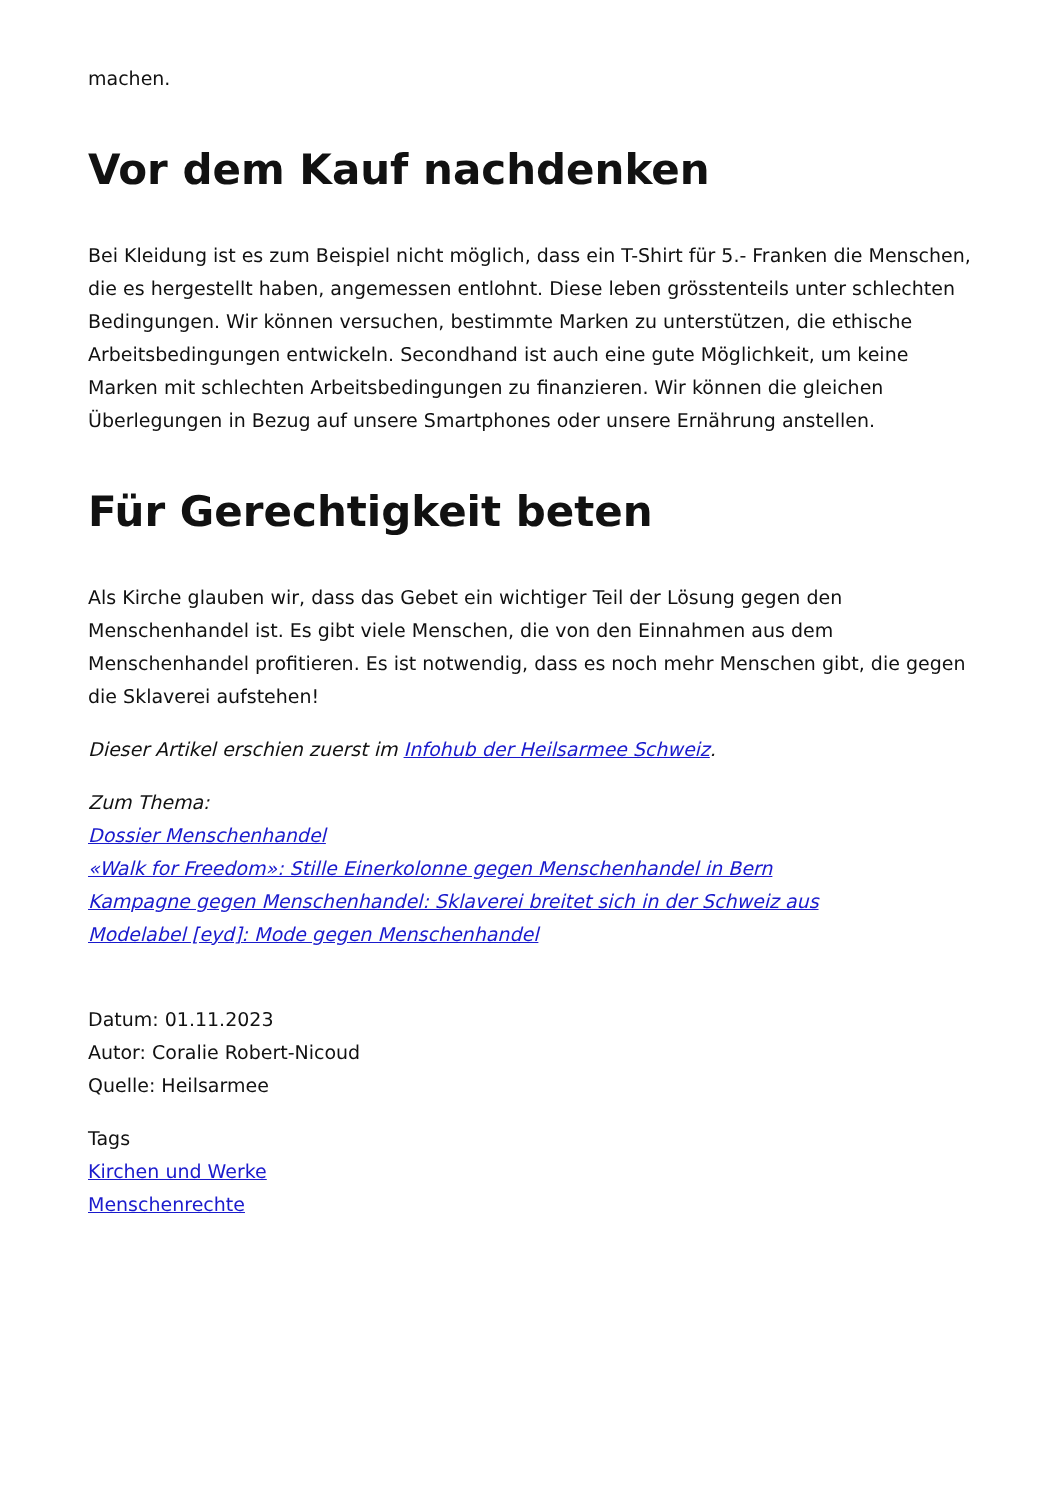machen.
Vor dem Kauf nachdenken
Bei Kleidung ist es zum Beispiel nicht möglich, dass ein T-Shirt für 5.- Franken die Menschen, die es hergestellt haben, angemessen entlohnt. Diese leben grösstenteils unter schlechten Bedingungen. Wir können versuchen, bestimmte Marken zu unterstützen, die ethische Arbeitsbedingungen entwickeln. Secondhand ist auch eine gute Möglichkeit, um keine Marken mit schlechten Arbeitsbedingungen zu finanzieren. Wir können die gleichen Überlegungen in Bezug auf unsere Smartphones oder unsere Ernährung anstellen.
Für Gerechtigkeit beten
Als Kirche glauben wir, dass das Gebet ein wichtiger Teil der Lösung gegen den Menschenhandel ist. Es gibt viele Menschen, die von den Einnahmen aus dem Menschenhandel profitieren. Es ist notwendig, dass es noch mehr Menschen gibt, die gegen die Sklaverei aufstehen!
Dieser Artikel erschien zuerst im Infohub der Heilsarmee Schweiz.
Zum Thema:
Dossier Menschenhandel
«Walk for Freedom»: Stille Einerkolonne gegen Menschenhandel in Bern
Kampagne gegen Menschenhandel: Sklaverei breitet sich in der Schweiz aus
Modelabel [eyd]: Mode gegen Menschenhandel
Datum: 01.11.2023
Autor: Coralie Robert-Nicoud
Quelle: Heilsarmee
Tags
Kirchen und Werke
Menschenrechte